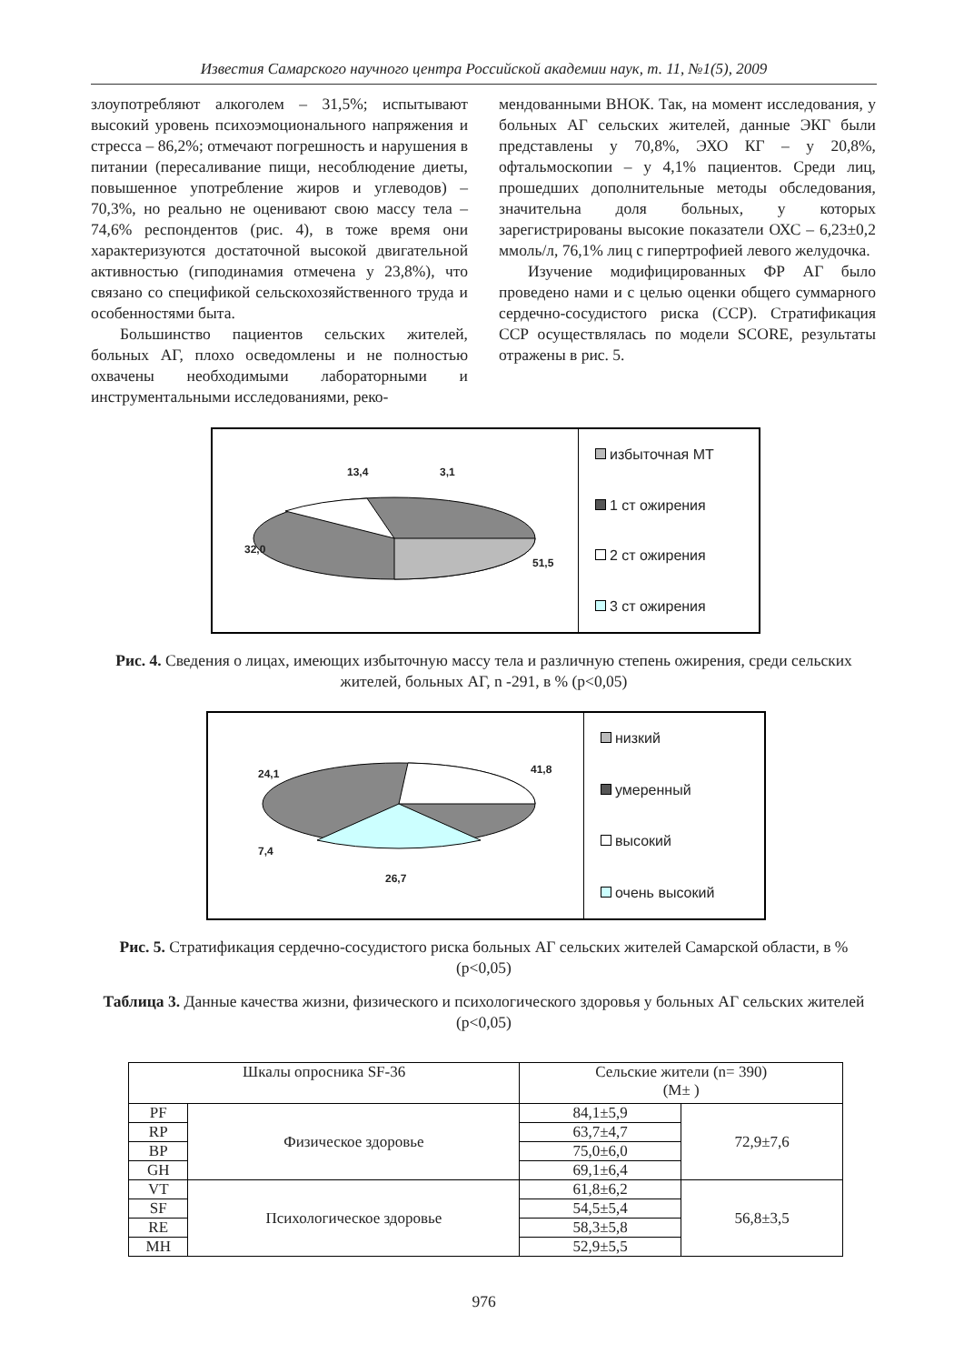Известия Самарского научного центра Российской академии наук, т. 11, №1(5), 2009
злоупотребляют алкоголем – 31,5%; испытывают высокий уровень психоэмоционального напряжения и стресса – 86,2%; отмечают погрешность и нарушения в питании (пересаливание пищи, несоблюдение диеты, повышенное употребление жиров и углеводов) – 70,3%, но реально не оценивают свою массу тела – 74,6% респондентов (рис. 4), в тоже время они характеризуются достаточной высокой двигательной активностью (гиподинамия отмечена у 23,8%), что связано со спецификой сельскохозяйственного труда и особенностями быта.
Большинство пациентов сельских жителей, больных АГ, плохо осведомлены и не полностью охвачены необходимыми лабораторными и инструментальными исследованиями, реко-
мендованными ВНОК. Так, на момент исследования, у больных АГ сельских жителей, данные ЭКГ были представлены у 70,8%, ЭХО КГ – у 20,8%, офтальмоскопии – у 4,1% пациентов. Среди лиц, прошедших дополнительные методы обследования, значительна доля больных, у которых зарегистрированы высокие показатели ОХС – 6,23±0,2 ммоль/л, 76,1% лиц с гипертрофией левого желудочка.
Изучение модифицированных ФР АГ было проведено нами и с целью оценки общего суммарного сердечно-сосудистого риска (ССР). Стратификация ССР осуществлялась по модели SCORE, результаты отражены в рис. 5.
13,4 3,1
32,0
51,5
избыточная МТ
1 ст ожирения
2 ст ожирения
3 ст ожирения
Рис. 4. Сведения о лицах, имеющих избыточную массу тела и различную степень ожирения, среди сельских жителей, больных АГ, n -291, в % (p<0,05)
24,1 41,8
7,4
26,7
низкий
умеренный
высокий
очень высокий
Рис. 5. Стратификация сердечно-сосудистого риска больных АГ сельских жителей Самарской области, в % (p<0,05)
Таблица 3. Данные качества жизни, физического и психологического здоровья у больных АГ сельских жителей (p<0,05)
| Шкалы опросника SF-36 | | Сельские жители (n= 390) (M± ) | |
| --- | --- | --- | --- |
| PF | Физическое здоровье | 84,1±5,9 | 72,9±7,6 |
| RP | | 63,7±4,7 | |
| BP | | 75,0±6,0 | |
| GH | | 69,1±6,4 | |
| VT | Психологическое здоровье | 61,8±6,2 | 56,8±3,5 |
| SF | | 54,5±5,4 | |
| RE | | 58,3±5,8 | |
| MH | | 52,9±5,5 | |
976